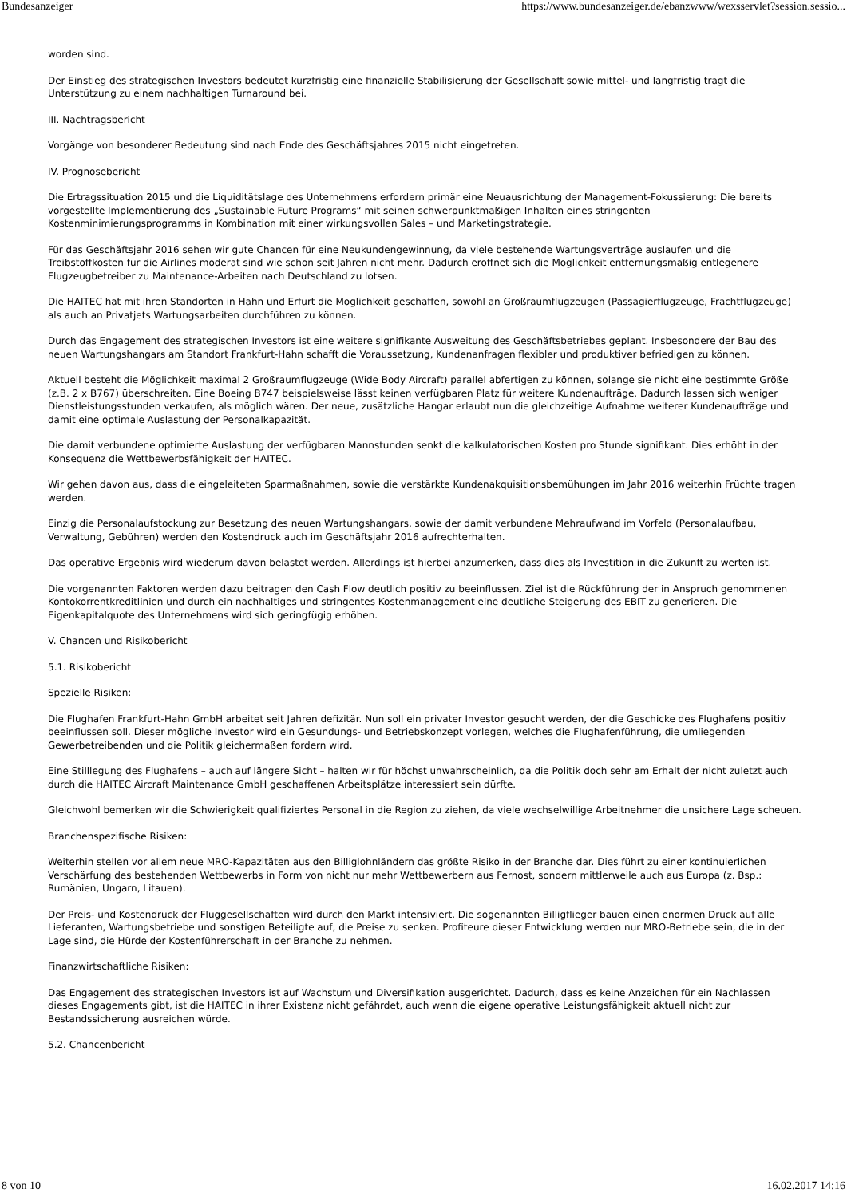Bundesanzeiger https://www.bundesanzeiger.de/ebanzwww/wexsservlet?session.sessio...
worden sind.
Der Einstieg des strategischen Investors bedeutet kurzfristig eine finanzielle Stabilisierung der Gesellschaft sowie mittel- und langfristig trägt die Unterstützung zu einem nachhaltigen Turnaround bei.
III. Nachtragsbericht
Vorgänge von besonderer Bedeutung sind nach Ende des Geschäftsjahres 2015 nicht eingetreten.
IV. Prognosebericht
Die Ertragssituation 2015 und die Liquiditätslage des Unternehmens erfordern primär eine Neuausrichtung der Management-Fokussierung: Die bereits vorgestellte Implementierung des „Sustainable Future Programs“ mit seinen schwerpunktmäßigen Inhalten eines stringenten Kostenminimierungsprogramms in Kombination mit einer wirkungsvollen Sales – und Marketingstrategie.
Für das Geschäftsjahr 2016 sehen wir gute Chancen für eine Neukundengewinnung, da viele bestehende Wartungsverträge auslaufen und die Treibstoffkosten für die Airlines moderat sind wie schon seit Jahren nicht mehr. Dadurch eröffnet sich die Möglichkeit entfernungsmäßig entlegenere Flugzeugbetreiber zu Maintenance-Arbeiten nach Deutschland zu lotsen.
Die HAITEC hat mit ihren Standorten in Hahn und Erfurt die Möglichkeit geschaffen, sowohl an Großraumflugzeugen (Passagierflugzeuge, Frachtflugzeuge) als auch an Privatjets Wartungsarbeiten durchführen zu können.
Durch das Engagement des strategischen Investors ist eine weitere signifikante Ausweitung des Geschäftsbetriebes geplant. Insbesondere der Bau des neuen Wartungshangars am Standort Frankfurt-Hahn schafft die Voraussetzung, Kundenanfragen flexibler und produktiver befriedigen zu können.
Aktuell besteht die Möglichkeit maximal 2 Großraumflugzeuge (Wide Body Aircraft) parallel abfertigen zu können, solange sie nicht eine bestimmte Größe (z.B. 2 x B767) überschreiten. Eine Boeing B747 beispielsweise lässt keinen verfügbaren Platz für weitere Kundenaufträge. Dadurch lassen sich weniger Dienstleistungsstunden verkaufen, als möglich wären. Der neue, zusätzliche Hangar erlaubt nun die gleichzeitige Aufnahme weiterer Kundenaufträge und damit eine optimale Auslastung der Personalkapazität.
Die damit verbundene optimierte Auslastung der verfügbaren Mannstunden senkt die kalkulatorischen Kosten pro Stunde signifikant. Dies erhöht in der Konsequenz die Wettbewerbsfähigkeit der HAITEC.
Wir gehen davon aus, dass die eingeleiteten Sparmaßnahmen, sowie die verstärkte Kundenakquisitionsbemühungen im Jahr 2016 weiterhin Früchte tragen werden.
Einzig die Personalaufstockung zur Besetzung des neuen Wartungshangars, sowie der damit verbundene Mehraufwand im Vorfeld (Personalaufbau, Verwaltung, Gebühren) werden den Kostendruck auch im Geschäftsjahr 2016 aufrechterhalten.
Das operative Ergebnis wird wiederum davon belastet werden. Allerdings ist hierbei anzumerken, dass dies als Investition in die Zukunft zu werten ist.
Die vorgenannten Faktoren werden dazu beitragen den Cash Flow deutlich positiv zu beeinflussen. Ziel ist die Rückführung der in Anspruch genommenen Kontokorrentkreditlinien und durch ein nachhaltiges und stringentes Kostenmanagement eine deutliche Steigerung des EBIT zu generieren. Die Eigenkapitalquote des Unternehmens wird sich geringfügig erhöhen.
V. Chancen und Risikobericht
5.1. Risikobericht
Spezielle Risiken:
Die Flughafen Frankfurt-Hahn GmbH arbeitet seit Jahren defizitär. Nun soll ein privater Investor gesucht werden, der die Geschicke des Flughafens positiv beeinflussen soll. Dieser mögliche Investor wird ein Gesundungs- und Betriebskonzept vorlegen, welches die Flughafenführung, die umliegenden Gewerbetreibenden und die Politik gleichermaßen fordern wird.
Eine Stilllegung des Flughafens – auch auf längere Sicht – halten wir für höchst unwahrscheinlich, da die Politik doch sehr am Erhalt der nicht zuletzt auch durch die HAITEC Aircraft Maintenance GmbH geschaffenen Arbeitsplätze interessiert sein dürfte.
Gleichwohl bemerken wir die Schwierigkeit qualifiziertes Personal in die Region zu ziehen, da viele wechselwillige Arbeitnehmer die unsichere Lage scheuen.
Branchenspezifische Risiken:
Weiterhin stellen vor allem neue MRO-Kapazitäten aus den Billiglohnländern das größte Risiko in der Branche dar. Dies führt zu einer kontinuierlichen Verschärfung des bestehenden Wettbewerbs in Form von nicht nur mehr Wettbewerbern aus Fernost, sondern mittlerweile auch aus Europa (z. Bsp.: Rumänien, Ungarn, Litauen).
Der Preis- und Kostendruck der Fluggesellschaften wird durch den Markt intensiviert. Die sogenannten Billigflieger bauen einen enormen Druck auf alle Lieferanten, Wartungsbetriebe und sonstigen Beteiligte auf, die Preise zu senken. Profiteure dieser Entwicklung werden nur MRO-Betriebe sein, die in der Lage sind, die Hürde der Kostenführerschaft in der Branche zu nehmen.
Finanzwirtschaftliche Risiken:
Das Engagement des strategischen Investors ist auf Wachstum und Diversifikation ausgerichtet. Dadurch, dass es keine Anzeichen für ein Nachlassen dieses Engagements gibt, ist die HAITEC in ihrer Existenz nicht gefährdet, auch wenn die eigene operative Leistungsfähigkeit aktuell nicht zur Bestandssicherung ausreichen würde.
5.2. Chancenbericht
8 von 10 16.02.2017 14:16